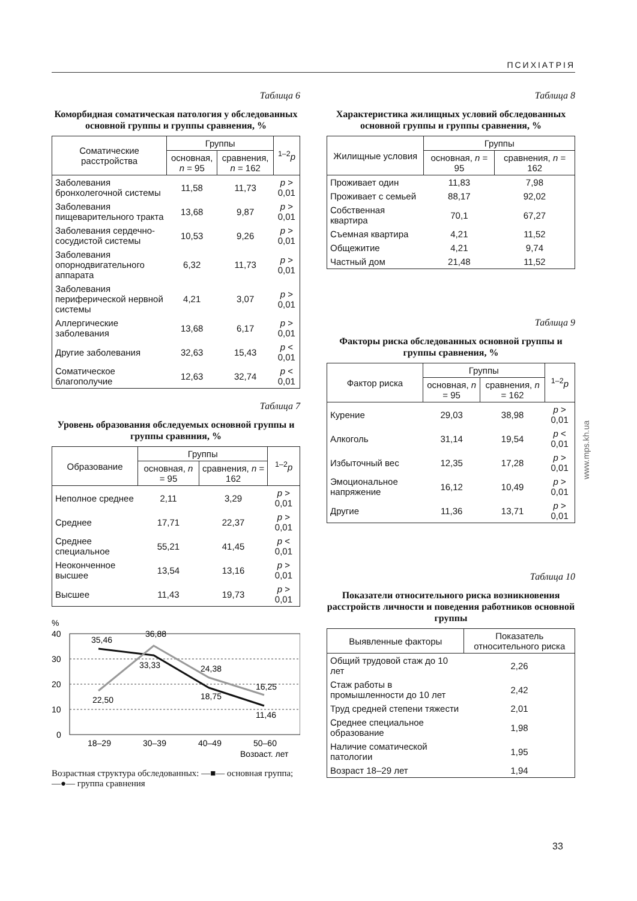ПСИХІАТРІЯ
Таблица 6
Коморбидная соматическая патология у обследованных основной группы и группы сравнения, %
| Соматические расстройства | Группы | | <sup>1–2</sup> p |
| --- | --- | --- | --- |
| | основная, n = 95 | сравнения, n = 162 | |
| Заболевания бронхолегочной системы | 11,58 | 11,73 | p > 0,01 |
| Заболевания пищеварительного тракта | 13,68 | 9,87 | p > 0,01 |
| Заболевания сердечно-сосудистой системы | 10,53 | 9,26 | p > 0,01 |
| Заболевания опорнодвигательного аппарата | 6,32 | 11,73 | p > 0,01 |
| Заболевания периферической нервной системы | 4,21 | 3,07 | p > 0,01 |
| Аллергические заболевания | 13,68 | 6,17 | p > 0,01 |
| Другие заболевания | 32,63 | 15,43 | p < 0,01 |
| Соматическое благополучие | 12,63 | 32,74 | p < 0,01 |
Таблица 7
Уровень образования обследуемых основной группы и группы сравнния, %
| Образование | Группы | | <sup>1–2</sup> p |
| --- | --- | --- | --- |
| | основная, n = 95 | сравнения, n = 162 | |
| Неполное среднее | 2,11 | 3,29 | p > 0,01 |
| Среднее | 17,71 | 22,37 | p > 0,01 |
| Среднее специальное | 55,21 | 41,45 | p < 0,01 |
| Неоконченное высшее | 13,54 | 13,16 | p > 0,01 |
| Высшее | 11,43 | 19,73 | p > 0,01 |
%
40
30
20
10
0
35,46
36,88
33,33
22,50
24,38
18,75
16,25
11,46
18–29
30–39
40–49
50–60
Возраст, лет
Возрастная структура обследованных: —■— основная группа; —●— группа сравнения
Таблица 8
Характеристика жилищных условий обследованных основной группы и группы сравнения, %
| Жилищные условия | Группы | |
| --- | --- | --- |
| | основная, n = 95 | сравнения, n = 162 |
| Проживает один | 11,83 | 7,98 |
| Проживает с семьей | 88,17 | 92,02 |
| Собственная квартира | 70,1 | 67,27 |
| Съемная квартира | 4,21 | 11,52 |
| Общежитие | 4,21 | 9,74 |
| Частный дом | 21,48 | 11,52 |
Таблица 9
Факторы риска обследованных основной группы и группы сравнения, %
| Фактор риска | Группы | | <sup>1–2</sup> p |
| --- | --- | --- | --- |
| | основная, n = 95 | сравнения, n = 162 | |
| Курение | 29,03 | 38,98 | p > 0,01 |
| Алкоголь | 31,14 | 19,54 | p < 0,01 |
| Избыточный вес | 12,35 | 17,28 | p > 0,01 |
| Эмоциональное напряжение | 16,12 | 10,49 | p > 0,01 |
| Другие | 11,36 | 13,71 | p > 0,01 |
Таблица 10
Показатели относительного риска возникновения расстройств личности и поведения работников основной группы
| Выявленные факторы | Показатель относительного риска |
| --- | --- |
| Общий трудовой стаж до 10 лет | 2,26 |
| Стаж работы в промышленности до 10 лет | 2,42 |
| Труд средней степени тяжести | 2,01 |
| Среднее специальное образование | 1,98 |
| Наличие соматической патологии | 1,95 |
| Возраст 18–29 лет | 1,94 |
www.mps.kh.ua
33